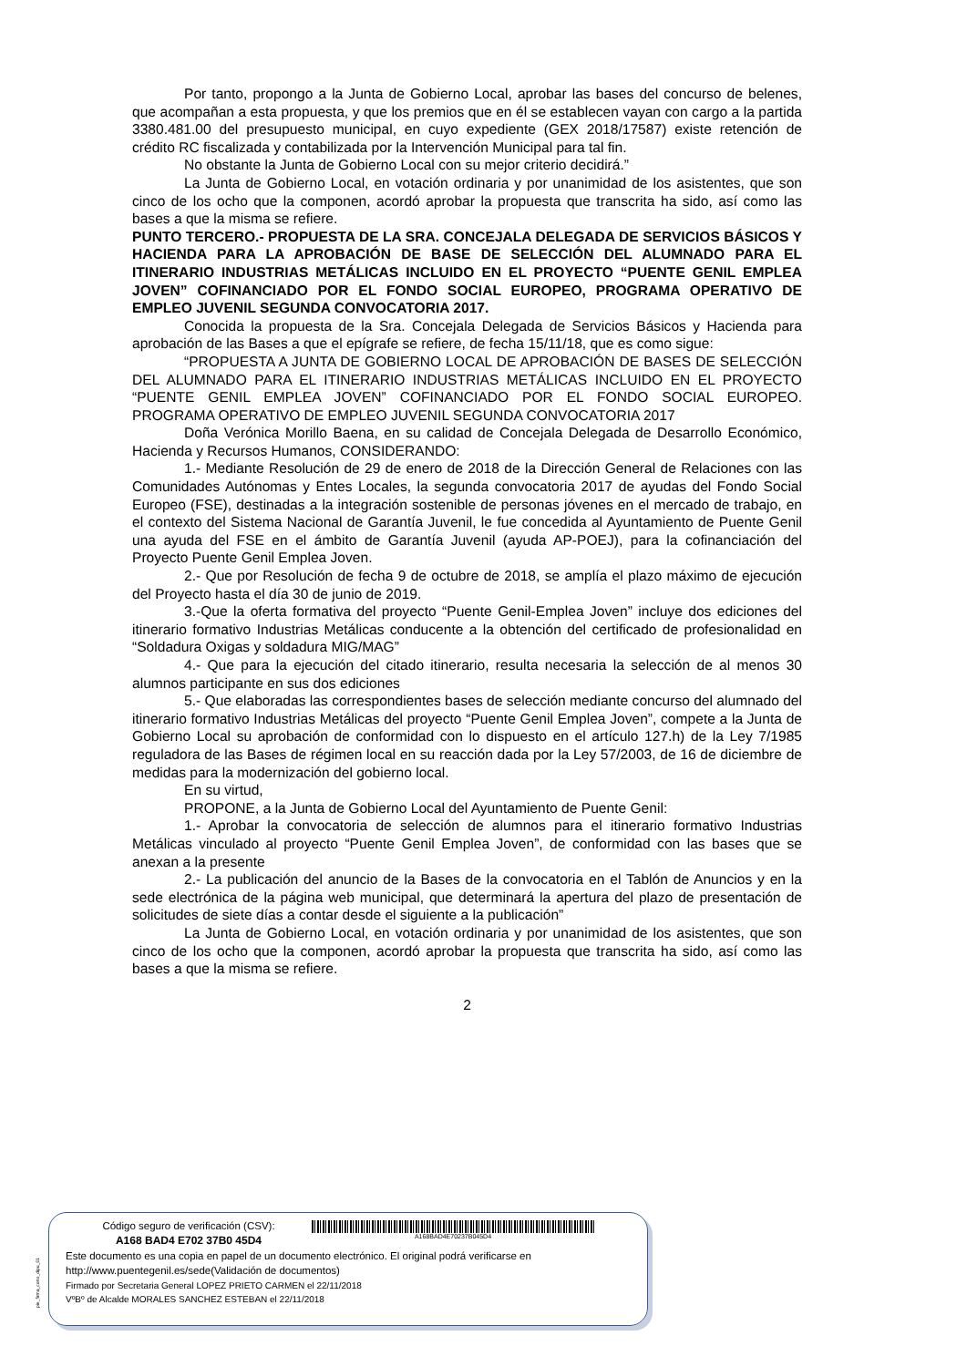Por tanto, propongo a la Junta de Gobierno Local, aprobar las bases del concurso de belenes, que acompañan a esta propuesta, y que los premios que en él se establecen vayan con cargo a la partida 3380.481.00 del presupuesto municipal, en cuyo expediente (GEX 2018/17587) existe retención de crédito RC fiscalizada y contabilizada por la Intervención Municipal para tal fin.
No obstante la Junta de Gobierno Local con su mejor criterio decidirá.”
La Junta de Gobierno Local, en votación ordinaria y por unanimidad de los asistentes, que son cinco de los ocho que la componen, acordó aprobar la propuesta que transcrita ha sido, así como las bases a que la misma se refiere.
PUNTO TERCERO.- PROPUESTA DE LA SRA. CONCEJALA DELEGADA DE SERVICIOS BÁSICOS Y HACIENDA PARA LA APROBACIÓN DE BASE DE SELECCIÓN DEL ALUMNADO PARA EL ITINERARIO INDUSTRIAS METÁLICAS INCLUIDO EN EL PROYECTO “PUENTE GENIL EMPLEA JOVEN” COFINANCIADO POR EL FONDO SOCIAL EUROPEO, PROGRAMA OPERATIVO DE EMPLEO JUVENIL SEGUNDA CONVOCATORIA 2017.
Conocida la propuesta de la Sra. Concejala Delegada de Servicios Básicos y Hacienda para aprobación de las Bases a que el epígrafe se refiere, de fecha 15/11/18, que es como sigue:
“PROPUESTA A JUNTA DE GOBIERNO LOCAL DE APROBACIÓN DE BASES DE SELECCIÓN DEL ALUMNADO PARA EL ITINERARIO INDUSTRIAS METÁLICAS INCLUIDO EN EL PROYECTO “PUENTE GENIL EMPLEA JOVEN” COFINANCIADO POR EL FONDO SOCIAL EUROPEO. PROGRAMA OPERATIVO DE EMPLEO JUVENIL SEGUNDA CONVOCATORIA 2017
Doña Verónica Morillo Baena, en su calidad de Concejala Delegada de Desarrollo Económico, Hacienda y Recursos Humanos, CONSIDERANDO:
1.- Mediante Resolución de 29 de enero de 2018 de la Dirección General de Relaciones con las Comunidades Autónomas y Entes Locales, la segunda convocatoria 2017 de ayudas del Fondo Social Europeo (FSE), destinadas a la integración sostenible de personas jóvenes en el mercado de trabajo, en el contexto del Sistema Nacional de Garantía Juvenil, le fue concedida al Ayuntamiento de Puente Genil una ayuda del FSE en el ámbito de Garantía Juvenil (ayuda AP-POEJ), para la cofinanciación del Proyecto Puente Genil Emplea Joven.
2.- Que por Resolución de fecha 9 de octubre de 2018, se amplía el plazo máximo de ejecución del Proyecto hasta el día 30 de junio de 2019.
3.-Que la oferta formativa del proyecto “Puente Genil-Emplea Joven” incluye dos ediciones del itinerario formativo Industrias Metálicas conducente a la obtención del certificado de profesionalidad en “Soldadura Oxigas y soldadura MIG/MAG”
4.- Que para la ejecución del citado itinerario, resulta necesaria la selección de al menos 30 alumnos participante en sus dos ediciones
5.- Que elaboradas las correspondientes bases de selección mediante concurso del alumnado del itinerario formativo Industrias Metálicas del proyecto “Puente Genil Emplea Joven”, compete a la Junta de Gobierno Local su aprobación de conformidad con lo dispuesto en el artículo 127.h) de la Ley 7/1985 reguladora de las Bases de régimen local en su reacción dada por la Ley 57/2003, de 16 de diciembre de medidas para la modernización del gobierno local.
En su virtud,
PROPONE, a la Junta de Gobierno Local del Ayuntamiento de Puente Genil:
1.- Aprobar la convocatoria de selección de alumnos para el itinerario formativo Industrias Metálicas vinculado al proyecto “Puente Genil Emplea Joven”, de conformidad con las bases que se anexan a la presente
2.- La publicación del anuncio de la Bases de la convocatoria en el Tablón de Anuncios y en la sede electrónica de la página web municipal, que determinará la apertura del plazo de presentación de solicitudes de siete días a contar desde el siguiente a la publicación”
La Junta de Gobierno Local, en votación ordinaria y por unanimidad de los asistentes, que son cinco de los ocho que la componen, acordó aprobar la propuesta que transcrita ha sido, así como las bases a que la misma se refiere.
2
pie_firma_corto_dipu_01
Código seguro de verificación (CSV):
A168 BAD4 E702 37B0 45D4
A168BAD4E70237B045D4
Este documento es una copia en papel de un documento electrónico. El original podrá verificarse en
http://www.puentegenil.es/sede(Validación de documentos)
Firmado por Secretaria General LOPEZ PRIETO CARMEN el 22/11/2018
VºBº de Alcalde MORALES SANCHEZ ESTEBAN el 22/11/2018